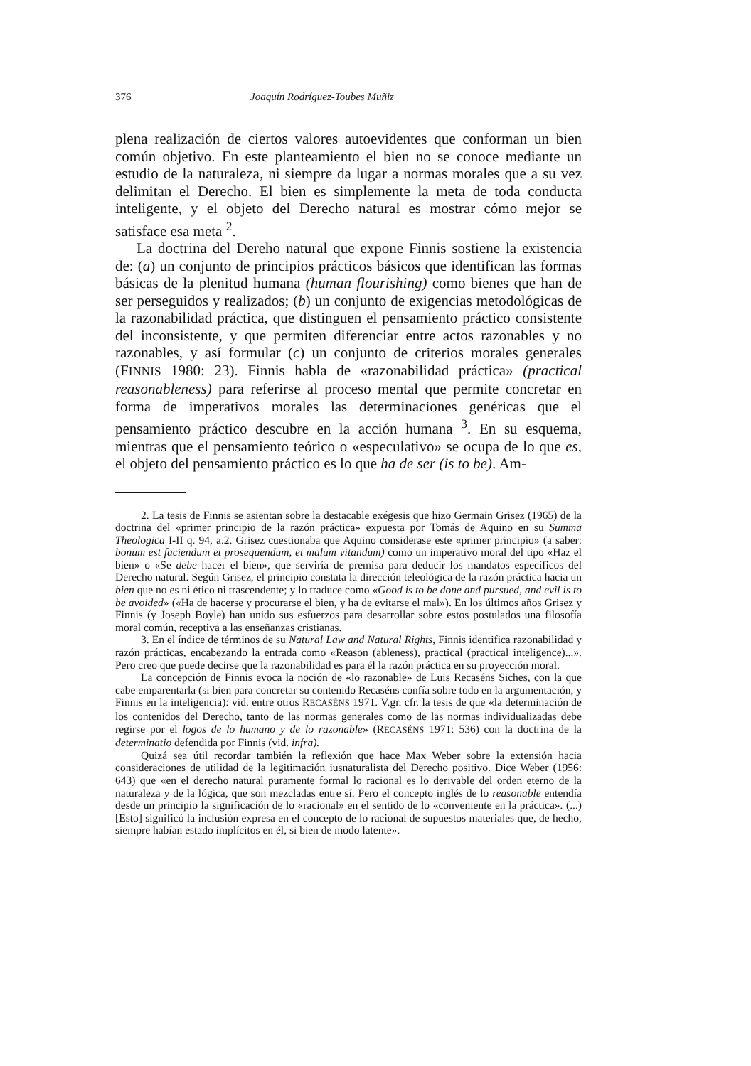376 Joaquín Rodríguez-Toubes Muñiz
plena realización de ciertos valores autoevidentes que conforman un bien común objetivo. En este planteamiento el bien no se conoce mediante un estudio de la naturaleza, ni siempre da lugar a normas morales que a su vez delimitan el Derecho. El bien es simplemente la meta de toda conducta inteligente, y el objeto del Derecho natural es mostrar cómo mejor se satisface esa meta <sup>2</sup>.
La doctrina del Dereho natural que expone Finnis sostiene la existencia de: (a) un conjunto de principios prácticos básicos que identifican las formas básicas de la plenitud humana (human flourishing) como bienes que han de ser perseguidos y realizados; (b) un conjunto de exigencias metodológicas de la razonabilidad práctica, que distinguen el pensamiento práctico consistente del inconsistente, y que permiten diferenciar entre actos razonables y no razonables, y así formular (c) un conjunto de criterios morales generales (FINNIS 1980: 23). Finnis habla de «razonabilidad práctica» (practical reasonableness) para referirse al proceso mental que permite concretar en forma de imperativos morales las determinaciones genéricas que el pensamiento práctico descubre en la acción humana <sup>3</sup>. En su esquema, mientras que el pensamiento teórico o «especulativo» se ocupa de lo que es, el objeto del pensamiento práctico es lo que ha de ser (is to be). Am-
2. La tesis de Finnis se asientan sobre la destacable exégesis que hizo Germain Grisez (1965) de la doctrina del «primer principio de la razón práctica» expuesta por Tomás de Aquino en su Summa Theologica I-II q. 94, a.2. Grisez cuestionaba que Aquino considerase este «primer principio» (a saber: bonum est faciendum et prosequendum, et malum vitandum) como un imperativo moral del tipo «Haz el bien» o «Se debe hacer el bien», que serviría de premisa para deducir los mandatos específicos del Derecho natural. Según Grisez, el principio constata la dirección teleológica de la razón práctica hacia un bien que no es ni ético ni trascendente; y lo traduce como «Good is to be done and pursued, and evil is to be avoided» («Ha de hacerse y procurarse el bien, y ha de evitarse el mal»). En los últimos años Grisez y Finnis (y Joseph Boyle) han unido sus esfuerzos para desarrollar sobre estos postulados una filosofía moral común, receptiva a las enseñanzas cristianas.
3. En el índice de términos de su Natural Law and Natural Rights, Finnis identifica razonabilidad y razón prácticas, encabezando la entrada como «Reason (ableness), practical (practical inteligence)...». Pero creo que puede decirse que la razonabilidad es para él la razón práctica en su proyección moral.
La concepción de Finnis evoca la noción de «lo razonable» de Luis Recaséns Siches, con la que cabe emparentarla (si bien para concretar su contenido Recaséns confía sobre todo en la argumentación, y Finnis en la inteligencia): vid. entre otros RECASÉNS 1971. V.gr. cfr. la tesis de que «la determinación de los contenidos del Derecho, tanto de las normas generales como de las normas individualizadas debe regirse por el logos de lo humano y de lo razonable» (RECASÉNS 1971: 536) con la doctrina de la determinatio defendida por Finnis (vid. infra).
Quizá sea útil recordar también la reflexión que hace Max Weber sobre la extensión hacia consideraciones de utilidad de la legitimación iusnaturalista del Derecho positivo. Dice Weber (1956: 643) que «en el derecho natural puramente formal lo racional es lo derivable del orden eterno de la naturaleza y de la lógica, que son mezcladas entre sí. Pero el concepto inglés de lo reasonable entendía desde un principio la significación de lo «racional» en el sentido de lo «conveniente en la práctica». (...) [Esto] significó la inclusión expresa en el concepto de lo racional de supuestos materiales que, de hecho, siempre habían estado implícitos en él, si bien de modo latente».